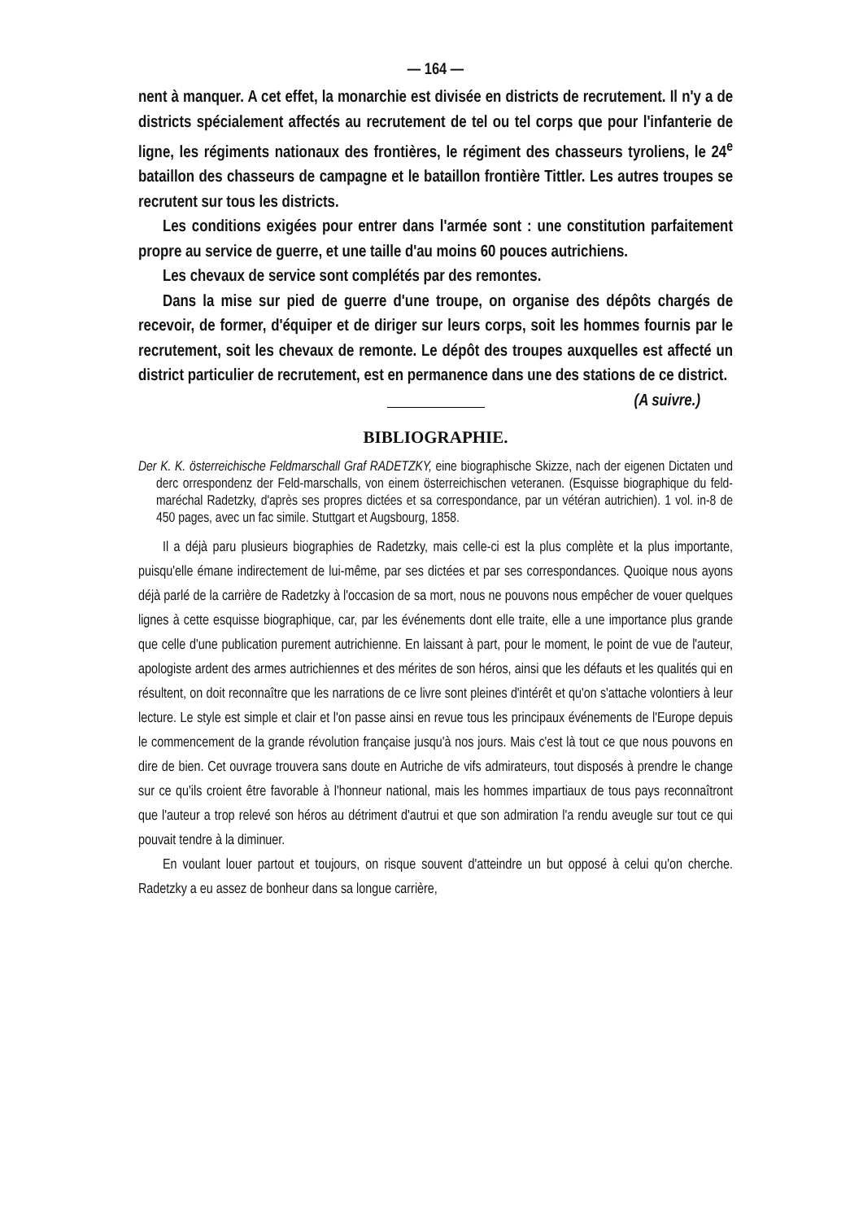— 164 —
nent à manquer. A cet effet, la monarchie est divisée en districts de recrutement. Il n'y a de districts spécialement affectés au recrutement de tel ou tel corps que pour l'infanterie de ligne, les régiments nationaux des frontières, le régiment des chasseurs tyroliens, le 24<sup>e</sup> bataillon des chasseurs de campagne et le bataillon frontière Tittler. Les autres troupes se recrutent sur tous les districts.
Les conditions exigées pour entrer dans l'armée sont : une constitution parfaitement propre au service de guerre, et une taille d'au moins 60 pouces autrichiens.
Les chevaux de service sont complétés par des remontes.
Dans la mise sur pied de guerre d'une troupe, on organise des dépôts chargés de recevoir, de former, d'équiper et de diriger sur leurs corps, soit les hommes fournis par le recrutement, soit les chevaux de remonte. Le dépôt des troupes auxquelles est affecté un district particulier de recrutement, est en permanence dans une des stations de ce district. (A suivre.)
BIBLIOGRAPHIE.
Der K. K. österreichische Feldmarschall Graf RADETZKY, eine biographische Skizze, nach der eigenen Dictaten und derc orrespondenz der Feld-marschalls, von einem österreichischen veteranen. (Esquisse biographique du feld-maréchal Radetzky, d'après ses propres dictées et sa correspondance, par un vétéran autrichien). 1 vol. in-8 de 450 pages, avec un fac simile. Stuttgart et Augsbourg, 1858.
Il a déjà paru plusieurs biographies de Radetzky, mais celle-ci est la plus complète et la plus importante, puisqu'elle émane indirectement de lui-même, par ses dictées et par ses correspondances. Quoique nous ayons déjà parlé de la carrière de Radetzky à l'occasion de sa mort, nous ne pouvons nous empêcher de vouer quelques lignes à cette esquisse biographique, car, par les événements dont elle traite, elle a une importance plus grande que celle d'une publication purement autrichienne. En laissant à part, pour le moment, le point de vue de l'auteur, apologiste ardent des armes autrichiennes et des mérites de son héros, ainsi que les défauts et les qualités qui en résultent, on doit reconnaître que les narrations de ce livre sont pleines d'intérêt et qu'on s'attache volontiers à leur lecture. Le style est simple et clair et l'on passe ainsi en revue tous les principaux événements de l'Europe depuis le commencement de la grande révolution française jusqu'à nos jours. Mais c'est là tout ce que nous pouvons en dire de bien. Cet ouvrage trouvera sans doute en Autriche de vifs admirateurs, tout disposés à prendre le change sur ce qu'ils croient être favorable à l'honneur national, mais les hommes impartiaux de tous pays reconnaîtront que l'auteur a trop relevé son héros au détriment d'autrui et que son admiration l'a rendu aveugle sur tout ce qui pouvait tendre à la diminuer.
En voulant louer partout et toujours, on risque souvent d'atteindre un but opposé à celui qu'on cherche. Radetzky a eu assez de bonheur dans sa longue carrière,